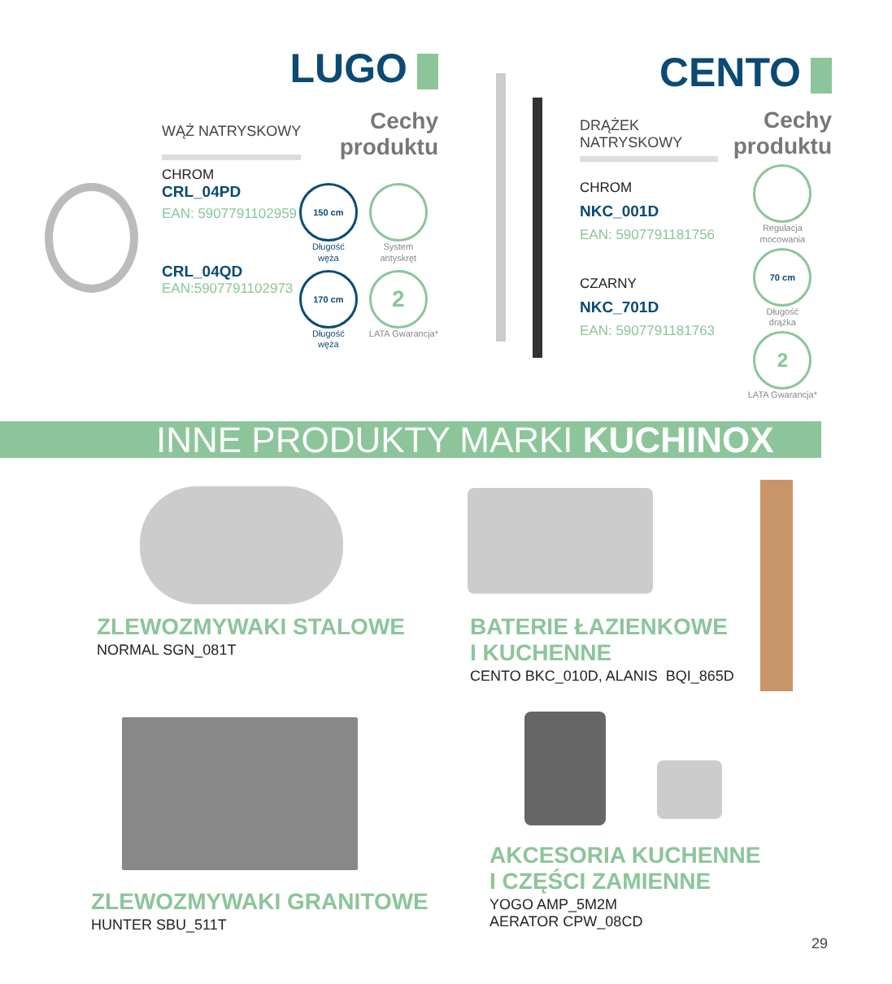LUGO
WĄŻ NATRYSKOWY
Cechy
produktu
CHROM
CRL_04PD
EAN: 5907791102959
CRL_04QD
EAN:5907791102973
150 cm
Długość
węża
System
antyskręt
170 cm
Długość
węża
2
LATA Gwarancja*
CENTO
DRĄŻEK
NATRYSKOWY
CHROM
NKC_001D
EAN: 5907791181756
CZARNY
NKC_701D
EAN: 5907791181763
Cechy
produktu
Regulacja
mocowania
70 cm
Długość
drążka
2
LATA Gwarancja*
INNE PRODUKTY MARKI KUCHINOX
ZLEWOZMYWAKI STALOWE
NORMAL SGN_081T
BATERIE ŁAZIENKOWE
I KUCHENNE
CENTO BKC_010D, ALANIS BQI_865D
ZLEWOZMYWAKI GRANITOWE
HUNTER SBU_511T
AKCESORIA KUCHENNE
I CZĘŚCI ZAMIENNE
YOGO AMP_5M2M
AERATOR CPW_08CD
29